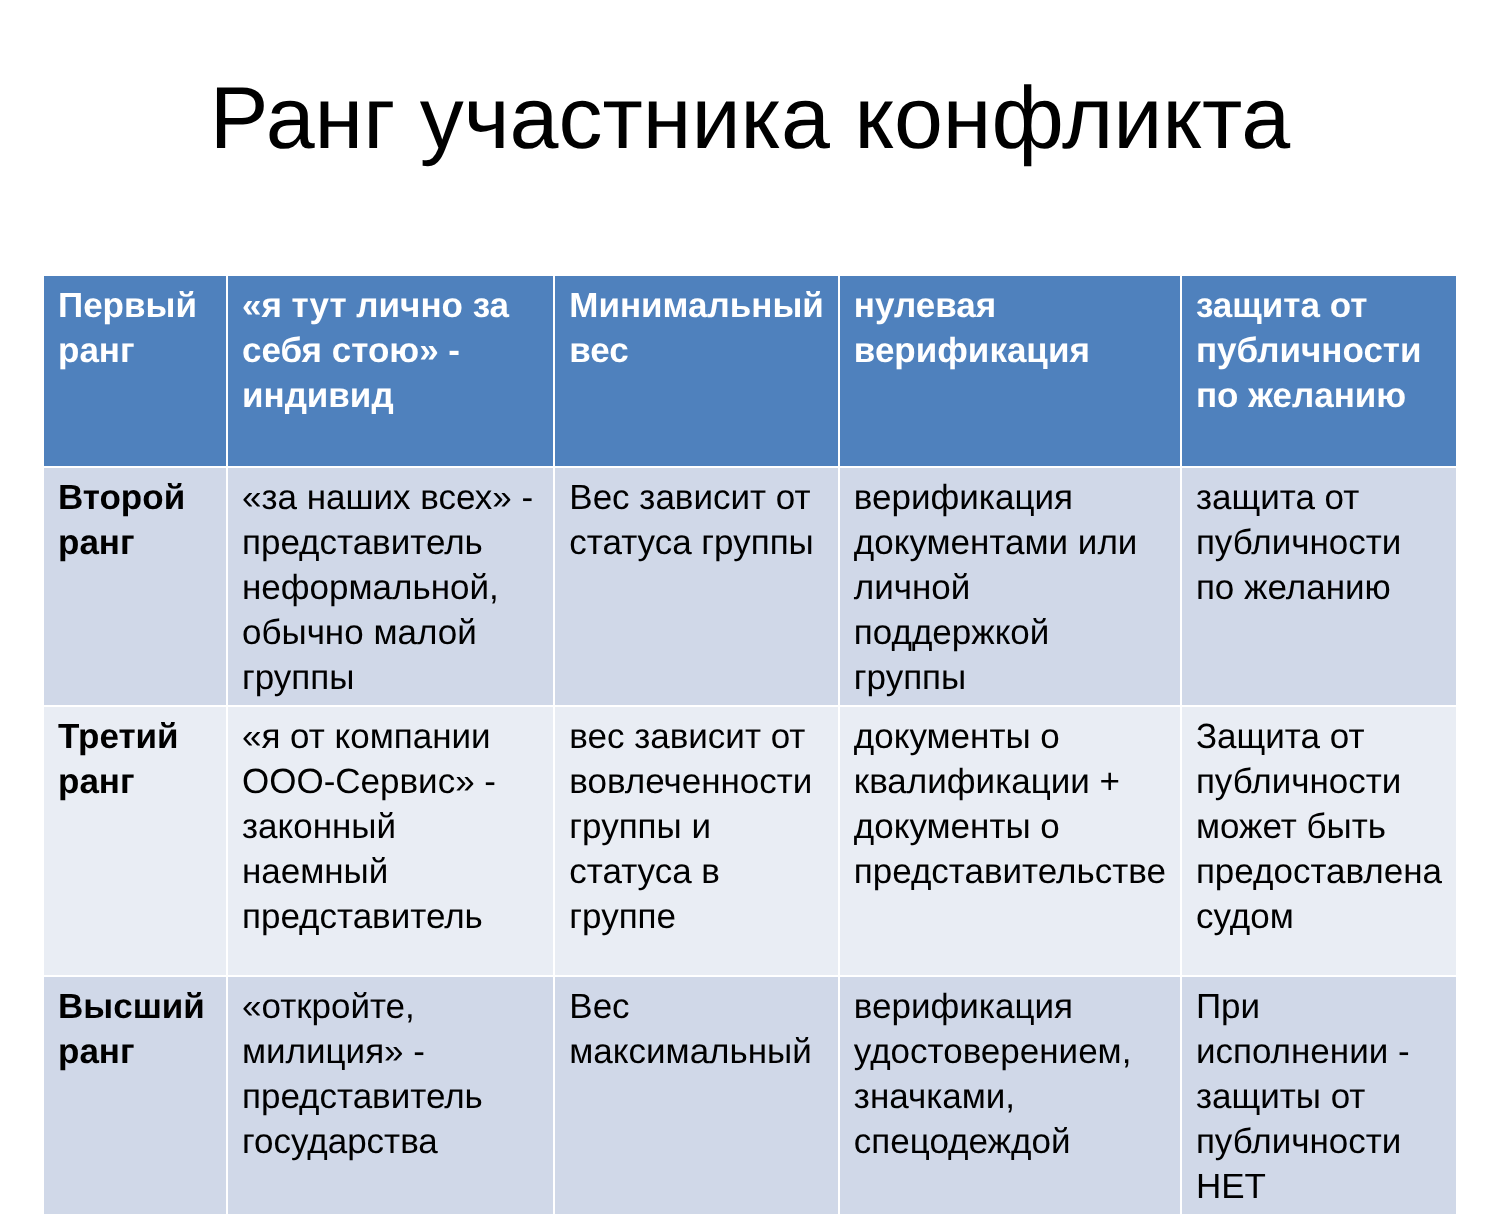Ранг участника конфликта
| Первый ранг | «я тут лично за себя стою» - индивид | Минимальный вес | нулевая верификация | защита от публичности по желанию |
| Второй ранг | «за наших всех» - представитель неформальной, обычно малой группы | Вес зависит от статуса группы | верификация документами или личной поддержкой группы | защита от публичности по желанию |
| Третий ранг | «я от компании ООО-Сервис» - законный наемный представитель | вес зависит от вовлеченности группы и статуса в группе | документы о квалификации + документы о представительстве | Защита от публичности может быть предоставлена судом |
| Высший ранг | «откройте, милиция» - представитель государства | Вес максимальный | верификация удостоверением, значками, спецодеждой | При исполнении - защиты от публичности НЕТ |